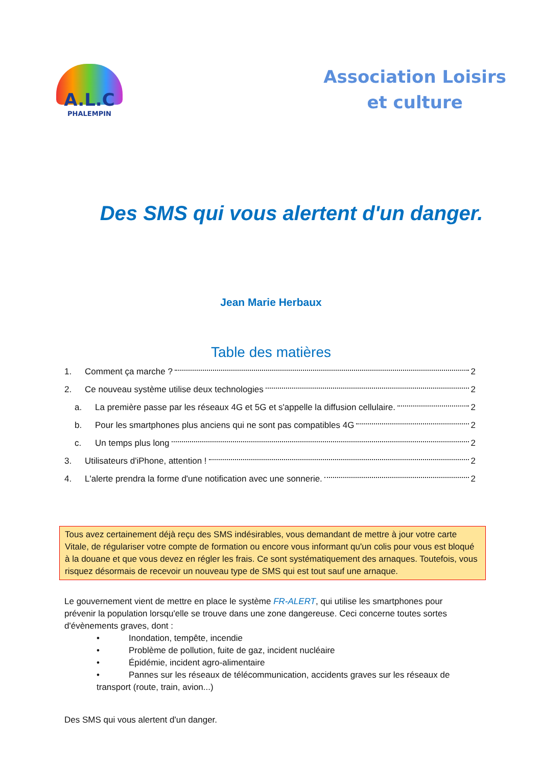A.L.C
PHALEMPIN
Association Loisirs
et culture
Des SMS qui vous alertent d'un danger.
Jean Marie Herbaux
Table des matières
1. Comment ça marche ? 2
2. Ce nouveau système utilise deux technologies 2
a. La première passe par les réseaux 4G et 5G et s'appelle la diffusion cellulaire. 2
b. Pour les smartphones plus anciens qui ne sont pas compatibles 4G 2
c. Un temps plus long 2
3. Utilisateurs d'iPhone, attention ! 2
4. L'alerte prendra la forme d'une notification avec une sonnerie. 2
Tous avez certainement déjà reçu des SMS indésirables, vous demandant de mettre à jour votre carte Vitale, de régulariser votre compte de formation ou encore vous informant qu'un colis pour vous est bloqué à la douane et que vous devez en régler les frais. Ce sont systématiquement des arnaques. Toutefois, vous risquez désormais de recevoir un nouveau type de SMS qui est tout sauf une arnaque.
Le gouvernement vient de mettre en place le système FR-ALERT, qui utilise les smartphones pour prévenir la population lorsqu'elle se trouve dans une zone dangereuse. Ceci concerne toutes sortes d'évènements graves, dont :
• Inondation, tempête, incendie
• Problème de pollution, fuite de gaz, incident nucléaire
• Épidémie, incident agro-alimentaire
• Pannes sur les réseaux de télécommunication, accidents graves sur les réseaux de transport (route, train, avion...)
Des SMS qui vous alertent d'un danger.